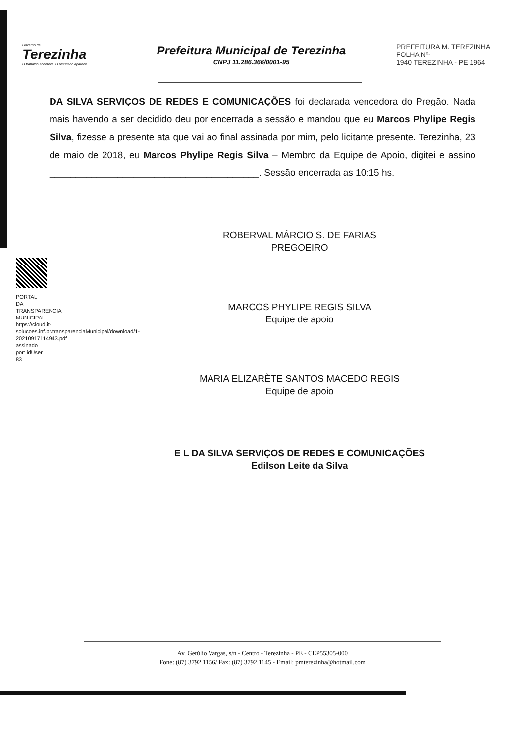Governo de
Terezinha
O trabalho acontece. O resultado aparece
Prefeitura Municipal de Terezinha
CNPJ 11.286.366/0001-95
PREFEITURA M. TEREZINHA
FOLHA Nº-
1940 TEREZINHA - PE 1964
DA SILVA SERVIÇOS DE REDES E COMUNICAÇÕES foi declarada vencedora do Pregão. Nada mais havendo a ser decidido deu por encerrada a sessão e mandou que eu Marcos Phylipe Regis Silva, fizesse a presente ata que vai ao final assinada por mim, pelo licitante presente. Terezinha, 23 de maio de 2018, eu Marcos Phylipe Regis Silva – Membro da Equipe de Apoio, digitei e assino ________________________________________. Sessão encerrada as 10:15 hs.
PORTAL DA TRANSPARENCIA MUNICIPAL https://cloud.it-solucoes.inf.br/transparenciaMunicipal/download/1-20210917114943.pdf assinado por: idUser 83
ROBERVAL MÁRCIO S. DE FARIAS
PREGOEIRO
MARCOS PHYLIPE REGIS SILVA
Equipe de apoio
MARIA ELIZARÈTE SANTOS MACEDO REGIS
Equipe de apoio
E L DA SILVA SERVIÇOS DE REDES E COMUNICAÇÕES
Edilson Leite da Silva
Av. Getúlio Vargas, s/n - Centro - Terezinha - PE - CEP55305-000
Fone: (87) 3792.1156/ Fax: (87) 3792.1145 - Email: pmterezinha@hotmail.com